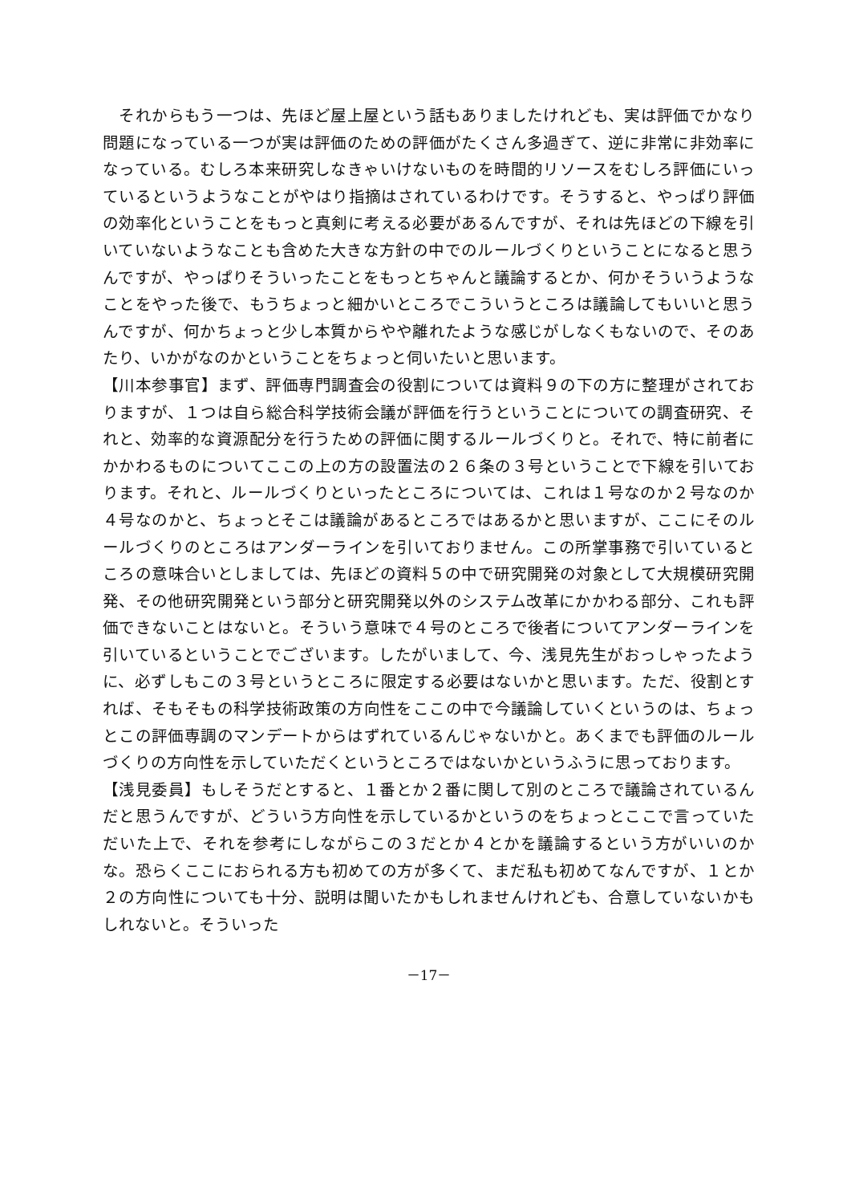それからもう一つは、先ほど屋上屋という話もありましたけれども、実は評価でかなり問題になっている一つが実は評価のための評価がたくさん多過ぎて、逆に非常に非効率になっている。むしろ本来研究しなきゃいけないものを時間的リソースをむしろ評価にいっているというようなことがやはり指摘はされているわけです。そうすると、やっぱり評価の効率化ということをもっと真剣に考える必要があるんですが、それは先ほどの下線を引いていないようなことも含めた大きな方針の中でのルールづくりということになると思うんですが、やっぱりそういったことをもっとちゃんと議論するとか、何かそういうようなことをやった後で、もうちょっと細かいところでこういうところは議論してもいいと思うんですが、何かちょっと少し本質からやや離れたような感じがしなくもないので、そのあたり、いかがなのかということをちょっと伺いたいと思います。
【川本参事官】まず、評価専門調査会の役割については資料９の下の方に整理がされておりますが、１つは自ら総合科学技術会議が評価を行うということについての調査研究、それと、効率的な資源配分を行うための評価に関するルールづくりと。それで、特に前者にかかわるものについてここの上の方の設置法の２６条の３号ということで下線を引いております。それと、ルールづくりといったところについては、これは１号なのか２号なのか４号なのかと、ちょっとそこは議論があるところではあるかと思いますが、ここにそのルールづくりのところはアンダーラインを引いておりません。この所掌事務で引いているところの意味合いとしましては、先ほどの資料５の中で研究開発の対象として大規模研究開発、その他研究開発という部分と研究開発以外のシステム改革にかかわる部分、これも評価できないことはないと。そういう意味で４号のところで後者についてアンダーラインを引いているということでございます。したがいまして、今、浅見先生がおっしゃったように、必ずしもこの３号というところに限定する必要はないかと思います。ただ、役割とすれば、そもそもの科学技術政策の方向性をここの中で今議論していくというのは、ちょっとこの評価専調のマンデートからはずれているんじゃないかと。あくまでも評価のルールづくりの方向性を示していただくというところではないかというふうに思っております。
【浅見委員】もしそうだとすると、１番とか２番に関して別のところで議論されているんだと思うんですが、どういう方向性を示しているかというのをちょっとここで言っていただいた上で、それを参考にしながらこの３だとか４とかを議論するという方がいいのかな。恐らくここにおられる方も初めての方が多くて、まだ私も初めてなんですが、１とか２の方向性についても十分、説明は聞いたかもしれませんけれども、合意していないかもしれないと。そういった
－17－